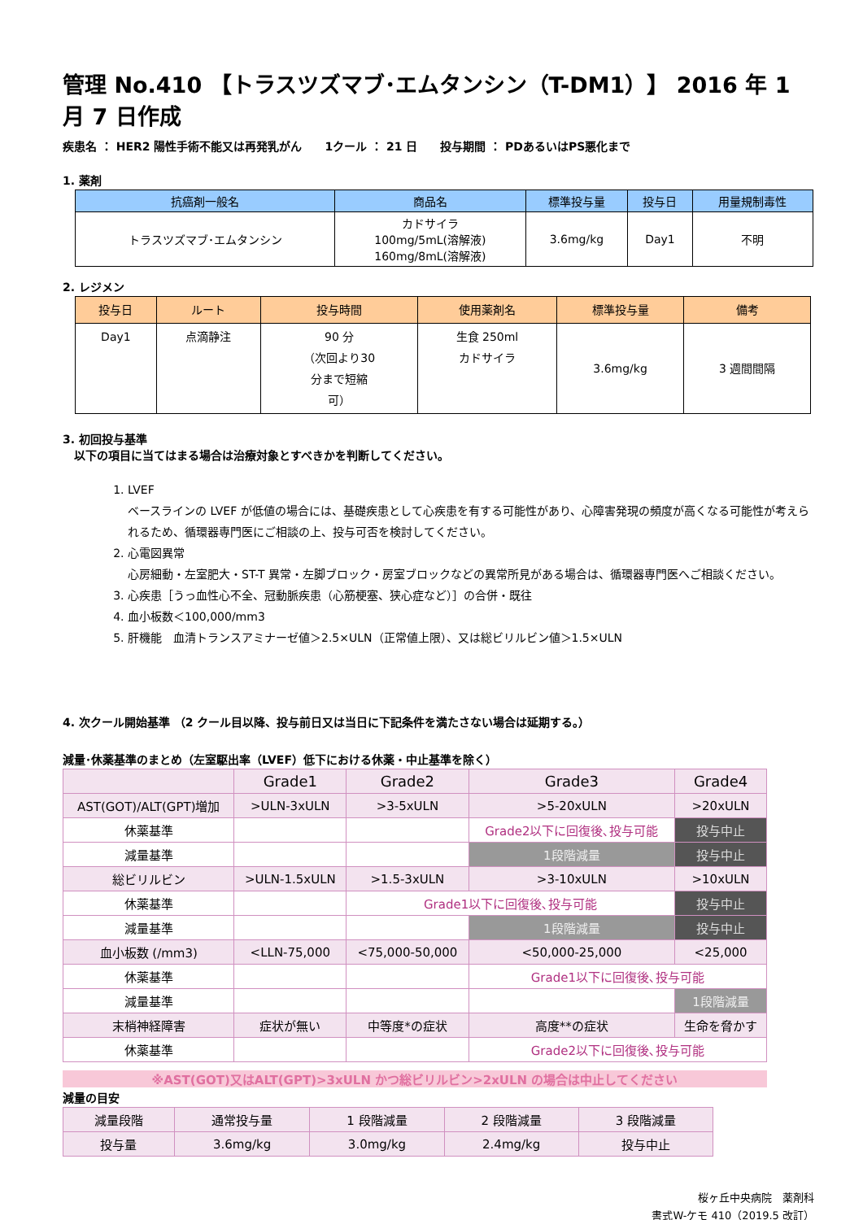管理 No.410 【トラスツズマブ･エムタンシン（T-DM1）】 2016 年 1 月 7 日作成
疾患名 ： HER2 陽性手術不能又は再発乳がん　　1クール ： 21 日　　投与期間 ： PDあるいはPS悪化まで
1. 薬剤
| 抗癌剤一般名 | 商品名 | 標準投与量 | 投与日 | 用量規制毒性 |
| --- | --- | --- | --- | --- |
| トラスツズマブ･エムタンシン | カドサイラ 100mg/5mL(溶解液) 160mg/8mL(溶解液) | 3.6mg/kg | Day1 | 不明 |
2. レジメン
| 投与日 | ルート | 投与時間 | 使用薬剤名 | 標準投与量 | 備考 |
| --- | --- | --- | --- | --- | --- |
| Day1 | 点滴静注 | 90 分 （次回より30 分まで短縮 可） | 生食 250ml カドサイラ | 3.6mg/kg | 3 週間間隔 |
3. 初回投与基準
　以下の項目に当てはまる場合は治療対象とすべきかを判断してください。
1. LVEF
ベースラインの LVEF が低値の場合には、基礎疾患として心疾患を有する可能性があり、心障害発現の頻度が高くなる可能性が考えられるため、循環器専門医にご相談の上、投与可否を検討してください。
2. 心電図異常
心房細動・左室肥大・ST-T 異常・左脚ブロック・房室ブロックなどの異常所見がある場合は、循環器専門医へご相談ください。
3. 心疾患［うっ血性心不全、冠動脈疾患（心筋梗塞、狭心症など）］の合併・既往
4. 血小板数＜100,000/mm3
5. 肝機能　血清トランスアミナーゼ値＞2.5×ULN（正常値上限）、又は総ビリルビン値＞1.5×ULN
4. 次クール開始基準 （2 クール目以降、投与前日又は当日に下記条件を満たさない場合は延期する。）
減量･休薬基準のまとめ（左室駆出率（LVEF）低下における休薬・中止基準を除く）
| | Grade1 | Grade2 | Grade3 | Grade4 |
| --- | --- | --- | --- | --- |
| AST(GOT)/ALT(GPT)増加 | >ULN-3xULN | >3-5xULN | >5-20xULN | >20xULN |
| 休薬基準 | | | Grade2以下に回復後､投与可能 | 投与中止 |
| 減量基準 | | | 1段階減量 | 投与中止 |
| 総ビリルビン | >ULN-1.5xULN | >1.5-3xULN | >3-10xULN | >10xULN |
| 休薬基準 | | Grade1以下に回復後､投与可能 | | 投与中止 |
| 減量基準 | | | 1段階減量 | 投与中止 |
| 血小板数 (/mm3) | <LLN-75,000 | <75,000-50,000 | <50,000-25,000 | <25,000 |
| 休薬基準 | | | Grade1以下に回復後､投与可能 | |
| 減量基準 | | | | 1段階減量 |
| 末梢神経障害 | 症状が無い | 中等度*の症状 | 高度**の症状 | 生命を脅かす |
| 休薬基準 | | | Grade2以下に回復後､投与可能 | |
※AST(GOT)又はALT(GPT)>3xULN かつ総ビリルビン>2xULN の場合は中止してください
減量の目安
| 減量段階 | 通常投与量 | 1 段階減量 | 2 段階減量 | 3 段階減量 |
| 投与量 | 3.6mg/kg | 3.0mg/kg | 2.4mg/kg | 投与中止 |
桜ヶ丘中央病院　薬剤科
書式W-ケモ 410（2019.5 改訂）